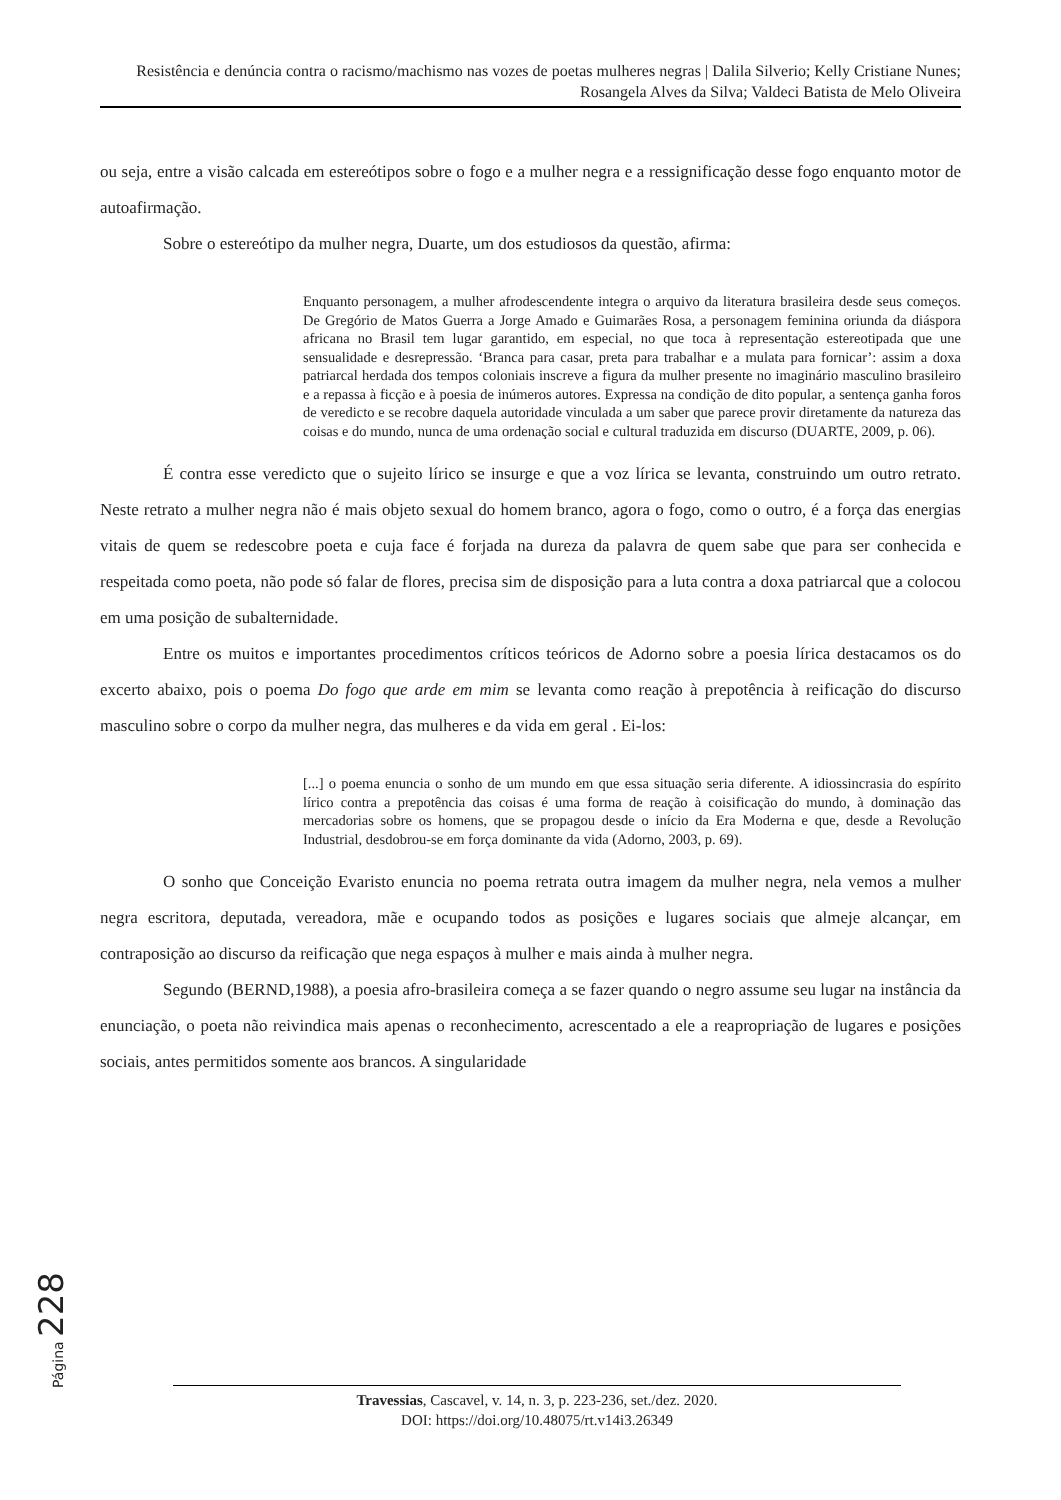Resistência e denúncia contra o racismo/machismo nas vozes de poetas mulheres negras | Dalila Silverio; Kelly Cristiane Nunes; Rosangela Alves da Silva; Valdeci Batista de Melo Oliveira
ou seja, entre a visão calcada em estereótipos sobre o fogo e a mulher negra e a ressignificação desse fogo enquanto motor de autoafirmação.
Sobre o estereótipo da mulher negra, Duarte, um dos estudiosos da questão, afirma:
Enquanto personagem, a mulher afrodescendente integra o arquivo da literatura brasileira desde seus começos. De Gregório de Matos Guerra a Jorge Amado e Guimarães Rosa, a personagem feminina oriunda da diáspora africana no Brasil tem lugar garantido, em especial, no que toca à representação estereotipada que une sensualidade e desrepressão. ‘Branca para casar, preta para trabalhar e a mulata para fornicar’: assim a doxa patriarcal herdada dos tempos coloniais inscreve a figura da mulher presente no imaginário masculino brasileiro e a repassa à ficção e à poesia de inúmeros autores. Expressa na condição de dito popular, a sentença ganha foros de veredicto e se recobre daquela autoridade vinculada a um saber que parece provir diretamente da natureza das coisas e do mundo, nunca de uma ordenação social e cultural traduzida em discurso (DUARTE, 2009, p. 06).
É contra esse veredicto que o sujeito lírico se insurge e que a voz lírica se levanta, construindo um outro retrato. Neste retrato a mulher negra não é mais objeto sexual do homem branco, agora o fogo, como o outro, é a força das energias vitais de quem se redescobre poeta e cuja face é forjada na dureza da palavra de quem sabe que para ser conhecida e respeitada como poeta, não pode só falar de flores, precisa sim de disposição para a luta contra a doxa patriarcal que a colocou em uma posição de subalternidade.
Entre os muitos e importantes procedimentos críticos teóricos de Adorno sobre a poesia lírica destacamos os do excerto abaixo, pois o poema Do fogo que arde em mim se levanta como reação à prepotência à reificação do discurso masculino sobre o corpo da mulher negra, das mulheres e da vida em geral . Ei-los:
[...] o poema enuncia o sonho de um mundo em que essa situação seria diferente. A idiossincrasia do espírito lírico contra a prepotência das coisas é uma forma de reação à coisificação do mundo, à dominação das mercadorias sobre os homens, que se propagou desde o início da Era Moderna e que, desde a Revolução Industrial, desdobrou-se em força dominante da vida (Adorno, 2003, p. 69).
O sonho que Conceição Evaristo enuncia no poema retrata outra imagem da mulher negra, nela vemos a mulher negra escritora, deputada, vereadora, mãe e ocupando todos as posições e lugares sociais que almeje alcançar, em contraposição ao discurso da reificação que nega espaços à mulher e mais ainda à mulher negra.
Segundo (BERND,1988), a poesia afro-brasileira começa a se fazer quando o negro assume seu lugar na instância da enunciação, o poeta não reivindica mais apenas o reconhecimento, acrescentado a ele a reapropriação de lugares e posições sociais, antes permitidos somente aos brancos. A singularidade
Página 228
Travessias, Cascavel, v. 14, n. 3, p. 223-236, set./dez. 2020.
DOI: https://doi.org/10.48075/rt.v14i3.26349